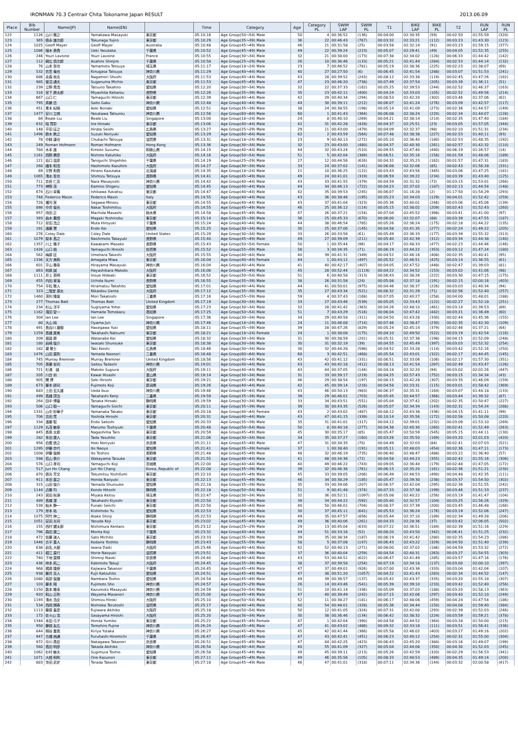IRONMAN 70.3 Centrair Chita Tokoname Japan RESULT 2013.06.09
| Place | Bib Number | Name(JP) | Name(EN) | | Time | Category | Age | Category PL | SWIM LAP | SWIM PL | T1 | BIKE LAP | BIKE PL | T2 | RUN LAP | RUN PL |
| --- | --- | --- | --- | --- | --- | --- | --- | --- | --- | --- | --- | --- | --- | --- | --- | --- |
| 122 | 1126 | 山川 雅之 | Yamakawa Masayuki | 東京都 | 05:10:16 | Age Group(50～54) Male | 50 | 4 | 00:36:52 | (136) | 00:04:00 | 02:30:35 | (59) | 00:02:50 | 01:55:59 | (320) |
| 123 | 365 | 徳永 雄次郎 | Tokunaga Yujiro | 東京都 | 05:10:29 | Age Group(35～39) Male | 36 | 22 | 00:46:43 | (767) | 00:03:32 | 02:33:21 | (112) | 00:03:23 | 01:43:30 | (123) |
| 124 | 1025 | Geoff Mayer | Geoff Mayer | Australia | 05:10:48 | Age Group(45～49) Male | 46 | 21 | 00:31:58 | (25) | 00:03:58 | 02:32:14 | (91) | 00:03:23 | 01:59:15 | (377) |
| 125 | 1086 | 植木 泰貴 | Ueki Yasutaka | 千葉県 | 05:10:52 | Age Group(45～49) Male | 49 | 22 | 00:39:24 | (223) | 00:05:07 | 02:29:41 | (49) | 00:04:05 | 01:52:35 | (255) |
| 126 | 246 | Youri Lavoine | Youri Lavoine | France | 05:10:55 | Age Group(30～34) Male | 32 | 21 | 00:38:00 | (173) | 00:07:38 | 02:34:02 | (128) | 00:06:33 | 01:44:42 | (142) |
| 127 | 112 | 朝広 慎次郎 | Asahiro Shinjiro | 千葉県 | 05:10:58 | Age Group(25～29) Male | 26 | 10 | 00:36:46 | (133) | 00:05:21 | 02:41:44 | (284) | 00:02:53 | 01:44:14 | (132) |
| 128 | 76 | 山本 哲也 | Yamamoto Tetsuya | 埼玉県 | 05:11:17 | Age Group(18～24) Male | 23 | 7 | 00:46:52 | (781) | 00:05:19 | 02:38:36 | (225) | 00:02:23 | 01:38:07 | (69) |
| 129 | 532 | 衣笠 竜也 | Kinugasa Tatsuya | 神奈川県 | 05:11:29 | Age Group(40～44) Male | 40 | 27 | 00:27:50 | (6) | 00:06:45 | 02:41:54 | (288) | 00:03:07 | 01:51:53 | (241) |
| 130 | 686 | 永森 收志 | Nagamori Shushi | 大阪府 | 05:11:53 | Age Group(40～44) Male | 43 | 28 | 00:39:52 | (243) | 00:08:12 | 02:33:38 | (119) | 00:02:45 | 01:47:26 | (182) |
| 131 | 985 | 菅沼 通夫 | Suganuma Michio | 東京都 | 05:11:53 | Age Group(45～49) Male | 47 | 23 | 00:46:20 | (738) | 00:07:49 | 02:37:54 | (205) | 00:03:39 | 01:36:11 | (51) |
| 132 | 239 | 立野 貴浩 | Tatsuno Takahiro | 愛知県 | 05:12:20 | Age Group(30～34) Male | 32 | 22 | 00:37:33 | (162) | 00:05:25 | 02:39:53 | (244) | 00:02:52 | 01:46:37 | (163) |
| 133 | 316 | 宮下 慶太郎 | Miyashita Keitarou | 長野県 | 05:12:26 | Age Group(35～39) Male | 35 | 23 | 00:42:11 | (400) | 00:04:24 | 02:33:03 | (105) | 00:02:52 | 01:49:56 | (214) |
| 134 | 667 | 山口 仁 | Yamaguchi Hitoshi | 東京都 | 05:12:39 | Age Group(40～44) Male | 42 | 29 | 00:40:34 | (294) | 00:08:53 | 02:42:20 | (302) | 00:03:46 | 01:37:06 | (62) |
| 135 | 795 | 斉藤 岳 | Saito Gaku | 神奈川県 | 05:12:48 | Age Group(40～44) Male | 44 | 30 | 00:39:11 | (212) | 00:06:07 | 02:41:24 | (276) | 00:03:09 | 01:42:57 | (117) |
| 136 | 451 | 青木 紀暁 | Aoki Noriaki | 愛知県 | 05:12:51 | Age Group(35～39) Male | 38 | 24 | 00:38:55 | (198) | 00:05:14 | 02:41:09 | (273) | 00:02:36 | 01:44:57 | (149) |
| 137 | 1477 | 安川 立朗 | Yasukawa Tatsurou | 神奈川県 | 05:12:56 | Age Group(60～64) Male | 60 | 1 | 00:41:43 | (364) | 00:06:08 | 02:38:24 | (220) | 00:02:34 | 01:44:07 | (128) |
| 138 | 84 | Beale Liu | Beale Liu | Singapore | 05:13:00 | Age Group(18～24) Male | 24 | 8 | 00:40:10 | (269) | 00:04:21 | 02:38:14 | (214) | 00:02:35 | 01:47:40 | (184) |
| 139 | 632 | 稲 寛彰 | Ine Hiroaki | 東京都 | 05:13:06 | Age Group(40～44) Male | 42 | 31 | 00:42:28 | (428) | 00:04:37 | 02:25:51 | (23) | 00:03:05 | 01:57:05 | (344) |
| 140 | 148 | 平田 征之 | Hirata Seishi | 広島県 | 05:13:27 | Age Group(25～29) Male | 29 | 11 | 00:43:00 | (479) | 00:04:09 | 02:32:37 | (98) | 00:02:10 | 01:51:31 | (234) |
| 141 | 1496 | 鈴木 教之 | Suzuki Noriyuki | 愛知県 | 05:13:29 | Age Group(60～64) Male | 62 | 2 | 00:43:59 | (564) | 00:07:48 | 02:38:38 | (227) | 00:02:53 | 01:40:11 | (93) |
| 142 | 78 | 中鉢 達也 | Chubachi Tatsuya | 滋賀県 | 05:13:31 | Age Group(18～24) Male | 23 | 9 | 00:40:13 | (272) | 00:05:10 | 02:36:40 | (180) | 00:02:53 | 01:48:35 | (192) |
| 143 | 249 | Roman Hofmann | Roman Hofmann | Hong Kong | 05:13:36 | Age Group(30～34) Male | 32 | 23 | 00:43:00 | (480) | 00:04:37 | 02:40:30 | (261) | 00:02:57 | 01:42:32 | (110) |
| 144 | 784 | 木本 進 | Kimoto Susumu | 和歌山県 | 05:14:15 | Age Group(40～44) Male | 44 | 32 | 00:43:24 | (510) | 00:09:55 | 02:47:40 | (440) | 00:06:19 | 01:26:57 | (14) |
| 145 | 1161 | 西野 勝彦 | Nishino Katuhiko | 大阪府 | 05:14:16 | Age Group(50～54) Male | 51 | 5 | 00:42:04 | (389) | 00:06:51 | 02:35:16 | (158) | 00:01:59 | 01:48:06 | (189) |
| 146 | 121 | 谷口 滋彦 | Taniguchi Shigehiko | 千葉県 | 05:14:19 | Age Group(25～29) Male | 27 | 12 | 00:44:56 | (626) | 00:04:32 | 02:35:23 | (162) | 00:01:57 | 01:47:31 | (183) |
| 147 | 260 | 橋本 和浩 | Hashimoto Kazuhiro | 大阪府 | 05:14:27 | Age Group(30～34) Male | 33 | 24 | 00:37:02 | (141) | 00:06:08 | 02:32:06 | (85) | 00:02:43 | 01:56:28 | (331) |
| 148 | 69 | 平野 和貴 | Hirano Kazutaka | 北海道 | 05:14:35 | Age Group(18～24) Male | 21 | 10 | 00:36:25 | (122) | 00:03:43 | 02:43:56 | (345) | 00:03:06 | 01:47:25 | (181) |
| 149 | 1065 | 清水 哲也 | Shimizu Tetsuya | 長野県 | 05:14:41 | Age Group(45～49) Male | 49 | 24 | 00:41:01 | (319) | 00:06:59 | 02:39:22 | (234) | 00:03:39 | 01:43:40 | (125) |
| 150 | 711 | 奈良 仁克 | Nara Masayoshi | 神奈川県 | 05:14:42 | Age Group(40～44) Male | 43 | 33 | 00:41:55 | (379) | 00:04:59 | 02:31:32 | (72) | 00:03:15 | 01:53:01 | (266) |
| 151 | 773 | 神野 茂 | Kamino Shigeru | 愛知県 | 05:14:45 | Age Group(40～44) Male | 44 | 34 | 00:46:13 | (722) | 00:04:23 | 02:37:02 | (187) | 00:02:13 | 01:44:54 | (148) |
| 152 | 674 | 石川 幸篤 | Ishikawa Yukiatsu | 東京都 | 05:14:47 | Age Group(40～44) Male | 42 | 35 | 00:39:53 | (245) | 00:06:07 | 01:16:28 | (2) | 01:17:50 | 01:54:29 | (293) |
| 153 | 748 | Federico Masin | Federico Masin | Italy | 05:14:55 | Age Group(40～44) Male | 43 | 36 | 00:38:46 | (195) | 00:05:23 | 02:34:03 | (129) | 00:04:01 | 01:52:42 | (259) |
| 154 | 728 | 瀬河 実 | Segawa Minoru | 東京都 | 05:14:55 | Age Group(40～44) Male | 43 | 37 | 00:41:04 | (323) | 00:05:36 | 02:40:01 | (246) | 00:03:06 | 01:45:06 | (139) |
| 155 | 898 | 中井 俊光 | Nakai Toshimitsu | 大阪府 | 05:14:55 | Age Group(45～49) Male | 46 | 25 | 00:36:12 | (114) | 00:05:15 | 02:38:02 | (209) | 00:02:43 | 01:52:43 | (260) |
| 156 | 957 | 待田 正 | Machida Masashi | 栃木県 | 05:14:58 | Age Group(45～49) Male | 47 | 26 | 00:37:21 | (154) | 00:07:04 | 02:45:52 | (398) | 00:03:41 | 01:41:00 | (97) |
| 157 | 393 | 曲木 義信 | Magaki Yoshinobu | 東京都 | 05:15:14 | Age Group(35～39) Male | 36 | 25 | 00:45:33 | (670) | 00:06:00 | 02:32:07 | (88) | 00:03:39 | 01:47:55 | (187) |
| 158 | 712 | 牟田 浩之 | Muta Hiroyuki | 千葉県 | 05:15:24 | Age Group(40～44) Male | 44 | 38 | 00:46:54 | (785) | 00:05:26 | 02:36:24 | (175) | 00:02:18 | 01:44:22 | (135) |
| 159 | 191 | 遠藤 慧 | Endo Kei | 愛知県 | 05:15:25 | Age Group(30～34) Male | 30 | 25 | 00:37:06 | (145) | 00:04:58 | 02:41:35 | (277) | 00:02:24 | 01:49:22 | (205) |
| 160 | 276 | Coley Dale | Coley Dale | United States | 05:15:29 | Age Group(30～34) Male | 33 | 26 | 00:33:56 | (61) | 00:05:49 | 02:36:33 | (177) | 00:03:39 | 01:55:32 | (313) |
| 161 | 1079 | 梨本 高之 | Nashimoto Takayuki | 長野県 | 05:15:40 | Age Group(45～49) Male | 49 | 27 | 00:39:09 | (211) | 00:05:40 | 02:42:39 | (312) | 00:03:34 | 01:44:38 | (140) |
| 162 | 1357 | 川上 雅子 | Kawakami Masako | 長野県 | 05:15:43 | Age Group(50～54) Female | 50 | 1 | 00:35:44 | (96) | 00:04:17 | 02:48:33 | (477) | 00:02:23 | 01:44:46 | (146) |
| 163 | 1426 | 山口 裕 | Yamaguchi Hiroshi | 佐賀県 | 05:15:52 | Age Group(55～59) Male | 56 | 3 | 00:34:35 | (71) | 00:06:19 | 02:44:22 | (353) | 00:03:12 | 01:47:24 | (180) |
| 164 | 562 | 梅原 廷 | Umehara Takeshi | 大阪府 | 05:15:55 | Age Group(40～44) Male | 40 | 39 | 00:41:31 | (349) | 00:04:52 | 02:46:16 | (408) | 00:02:35 | 01:40:41 | (95) |
| 165 | 1336 | 天方 美和 | Amagata Miwa | 東京都 | 05:16:04 | Age Group(40～44) Female | 44 | 1 | 00:43:12 | (497) | 00:05:52 | 02:46:51 | (425) | 00:03:14 | 01:36:55 | (61) |
| 166 | 601 | 平山 雅幸 | Hirayama Masayuki | 神奈川県 | 05:16:04 | Age Group(40～44) Male | 41 | 40 | 00:42:17 | (407) | 00:04:05 | 02:47:52 | (448) | 00:02:47 | 01:39:03 | (81) |
| 167 | 863 | 林原 誠 | Hayashibara Makoto | 大阪府 | 05:16:06 | Age Group(45～49) Male | 45 | 28 | 00:52:44 | (1119) | 00:04:22 | 02:34:52 | (153) | 00:03:02 | 01:41:06 | (98) |
| 168 | 1111 | 井上 英明 | Inoue Hideaki | 東京都 | 05:16:52 | Age Group(50～54) Male | 51 | 6 | 00:40:58 | (313) | 00:06:43 | 02:38:26 | (222) | 00:03:30 | 01:47:15 | (175) |
| 169 | 455 | 内田 育海 | Uchida Ikumi | 長野県 | 05:16:55 | Age Group(35～39) Male | 38 | 26 | 00:31:58 | (24) | 00:05:08 | 02:37:18 | (191) | 00:02:15 | 02:00:16 | (403) |
| 170 | 754 | 平松 敬人 | Hiramatsu Takahito | 愛知県 | 05:17:01 | Age Group(40～44) Male | 44 | 41 | 00:50:01 | (975) | 00:04:46 | 02:38:37 | (226) | 00:03:03 | 01:40:34 | (94) |
| 171 | 323 | 二階堂 源太 | Nikaidou Genta | 大阪府 | 05:17:12 | Age Group(35～39) Male | 35 | 27 | 00:43:34 | (521) | 00:06:32 | 02:31:29 | (71) | 00:02:56 | 01:52:40 | (257) |
| 172 | 1460 | 茂利 隆俊 | Mori Takatoshi | 三重県 | 05:17:16 | Age Group(55～59) Male | 59 | 4 | 00:37:43 | (168) | 00:07:05 | 02:40:27 | (258) | 00:04:00 | 01:48:01 | (188) |
| 173 | 277 | Thomas Batt | Thomas Batt | United Kingdom | 05:17:19 | Age Group(30～34) Male | 33 | 27 | 00:43:46 | (539) | 00:05:05 | 02:33:43 | (122) | 00:02:27 | 01:52:18 | (251) |
| 174 | 234 | 杉山 洋平 | Sugiiyama Yohei | 愛知県 | 05:17:23 | Age Group(30～34) Male | 32 | 28 | 00:41:42 | (363) | 00:04:26 | 02:48:10 | (461) | 00:03:14 | 01:39:53 | (89) |
| 175 | 1162 | 濱田 智一 | Hamada Tomokazu | 高知県 | 05:17:25 | Age Group(50～54) Male | 51 | 7 | 00:43:29 | (516) | 00:06:04 | 02:47:42 | (442) | 00:03:21 | 01:36:49 | (60) |
| 176 | 304 | Ian Lee | Ian Lee | Singapore | 05:17:36 | Age Group(30～34) Male | 34 | 29 | 00:40:58 | (311) | 00:04:50 | 02:43:28 | (330) | 00:02:44 | 01:45:36 | (155) |
| 177 | 80 | 大山 純 | Oyama Jun | 神奈川県 | 05:17:46 | Age Group(18～24) Male | 24 | 11 | 00:46:08 | (714) | 00:07:46 | 02:38:47 | (230) | 00:02:35 | 01:42:30 | (109) |
| 178 | 491 | 長谷川 雄樹 | Hasegawa Yuki | 愛知県 | 05:18:11 | Age Group(35～39) Male | 39 | 28 | 00:47:26 | (829) | 00:05:24 | 02:45:14 | (379) | 00:02:46 | 01:37:21 | (64) |
| 179 | 1259 | 高橋 夏美 | Takahashi Natsumi | 東京都 | 05:18:21 | Age Group(18～24) Female | 24 | 1 | 00:38:08 | (175) | 00:04:10 | 02:49:50 | (522) | 00:03:19 | 01:42:54 | (116) |
| 180 | 209 | 渡邉 慶 | Watanabe Kei | 愛知県 | 05:18:32 | Age Group(30～34) Male | 31 | 30 | 00:38:59 | (201) | 00:05:31 | 02:37:38 | (198) | 00:04:15 | 01:52:09 | (248) |
| 181 | 180 | 岩崎 俊介 | Iwasaki Shunsuke | 東京都 | 05:18:38 | Age Group(30～34) Male | 30 | 31 | 00:32:19 | (39) | 00:04:55 | 02:45:49 | (397) | 00:03:03 | 01:52:32 | (254) |
| 182 | 182 | 瀧 敬士 | Taki Keishi | 広島県 | 05:18:46 | Age Group(30～34) Male | 30 | 32 | 00:44:28 | (598) | 00:04:52 | 02:33:28 | (114) | 00:03:42 | 01:52:16 | (250) |
| 183 | 1476 | 山田 直則 | Yamada Naonori | 三重県 | 05:18:48 | Age Group(60～64) Male | 60 | 3 | 00:42:51 | (468) | 00:05:54 | 02:43:01 | (322) | 00:02:17 | 01:44:45 | (145) |
| 184 | 745 | Murray Bremner | Murray Bremner | United Kingdom | 05:18:56 | Age Group(40～44) Male | 43 | 42 | 00:41:12 | (331) | 00:06:51 | 02:33:06 | (106) | 00:02:17 | 01:57:30 | (351) |
| 185 | 705 | 斉藤 忠司 | Saitou Tadashi | 神奈川県 | 05:19:01 | Age Group(40～44) Male | 43 | 43 | 00:42:18 | (412) | 00:08:13 | 02:41:54 | (287) | 00:02:49 | 01:43:47 | (126) |
| 186 | 721 | 杉浦 誠 | Makoto Sugiura | 大阪府 | 05:19:11 | Age Group(40～44) Male | 43 | 44 | 00:37:05 | (144) | 00:04:18 | 02:32:20 | (94) | 00:03:02 | 02:02:26 | (447) |
| 187 | 205 | 川合 尚 | Kawai Hisashi | 富山県 | 05:19:14 | Age Group(30～34) Male | 31 | 33 | 00:39:17 | (219) | 00:04:25 | 02:57:43 | (752) | 00:03:15 | 01:34:34 | (43) |
| 188 | 905 | 関 博 | Seki Hiroshi | 東京都 | 05:19:21 | Age Group(45～49) Male | 46 | 29 | 00:38:54 | (197) | 00:08:15 | 02:42:28 | (307) | 00:03:35 | 01:46:09 | (159) |
| 189 | 673 | 藤本 耕司 | Fujimoto Koji | 新潟県 | 05:19:26 | Age Group(40～44) Male | 42 | 45 | 00:39:14 | (216) | 00:04:58 | 02:33:31 | (115) | 00:03:01 | 01:58:42 | (369) |
| 190 | 683 | 上田 玄久雄 | Ueda Ikuo | 神奈川県 | 05:19:46 | Age Group(40～44) Male | 43 | 46 | 00:50:13 | (983) | 00:06:37 | 02:35:31 | (164) | 00:03:07 | 01:44:18 | (133) |
| 191 | 499 | 高橋 賢治 | Takahashi Kenji | 三重県 | 05:19:59 | Age Group(35～39) Male | 39 | 29 | 00:46:01 | (703) | 00:05:45 | 02:44:57 | (366) | 00:03:44 | 01:39:32 | (87) |
| 192 | 264 | 田中 博章 | Tanaka Hiroaki | 静岡県 | 05:19:59 | Age Group(30～34) Male | 33 | 34 | 00:43:51 | (551) | 00:05:04 | 02:37:42 | (202) | 00:02:35 | 01:50:47 | (227) |
| 193 | 506 | 山口 聡一 | Yamaguchi Soichi | 東京都 | 05:20:11 | Age Group(35～39) Male | 39 | 30 | 00:43:35 | (526) | 00:05:07 | 02:34:34 | (143) | 00:02:31 | 01:54:24 | (288) |
| 194 | 1331 | 山中 妙華子 | Yamanaka Takako | 東京都 | 05:20:18 | Age Group(40～44) Female | 43 | 2 | 00:43:02 | (487) | 00:08:12 | 02:43:38 | (336) | 00:04:15 | 01:41:11 | (99) |
| 195 | 706 | 吉田 寛 | Yoshida Hiroshi | 東京都 | 05:20:31 | Age Group(40～44) Male | 43 | 47 | 00:41:15 | (339) | 00:10:14 | 02:35:56 | (172) | 00:02:58 | 01:50:08 | (220) |
| 196 | 334 | 遠藤 聡 | Endo Satoshi | 愛知県 | 05:20:33 | Age Group(35～39) Male | 35 | 31 | 00:41:01 | (317) | 00:04:12 | 02:39:01 | (232) | 00:03:09 | 01:53:10 | (269) |
| 197 | 1129 | 丸茂 敏幸 | Marumo Toshiyuki | 千葉県 | 05:20:48 | Age Group(50～54) Male | 50 | 8 | 00:40:18 | (277) | 00:04:38 | 02:40:30 | (260) | 00:02:41 | 01:52:49 | (263) |
| 198 | 845 | 長島 太郎 | Nagashima Taro | 東京都 | 05:20:59 | Age Group(45～49) Male | 45 | 30 | 00:35:17 | (85) | 00:05:47 | 02:50:59 | (545) | 00:05:15 | 01:44:11 | (130) |
| 199 | 282 | 多田 康人 | Tada Yasuhito | 東京都 | 05:21:06 | Age Group(30～34) Male | 34 | 35 | 00:37:27 | (160) | 00:03:26 | 02:35:50 | (169) | 00:03:20 | 02:01:03 | (420) |
| 200 | 956 | 伯耆 徳之 | Hoki Noriyuki | 奈良県 | 05:21:11 | Age Group(45～49) Male | 47 | 31 | 00:34:35 | (70) | 00:04:49 | 02:32:03 | (84) | 00:02:41 | 02:07:03 | (521) |
| 201 | 1295 | 伊藤 奈代 | Ito Naoyo | 愛知県 | 05:21:41 | Age Group(35～39) Female | 37 | 1 | 00:38:40 | (191) | 00:05:11 | 02:48:03 | (454) | 00:02:36 | 01:47:11 | (173) |
| 202 | 1008 | 伊藤 俊朗 | Ito Toshiro | 長野県 | 05:21:48 | Age Group(45～49) Male | 48 | 32 | 00:46:19 | (735) | 00:06:40 | 02:48:47 | (488) | 00:03:22 | 01:36:40 | (57) |
| 203 | 598 | 若山 泰介 | Wakayama Taisuke | 東京都 | 05:21:55 | Age Group(40～44) Male | 41 | 48 | 00:34:36 | (72) | 00:04:58 | 02:44:23 | (355) | 00:02:42 | 01:55:16 | (306) |
| 204 | 576 | 山口 孝司 | Yamaguchi Koji | 茨城県 | 05:22:00 | Age Group(40～44) Male | 40 | 49 | 00:46:22 | (743) | 00:09:05 | 02:36:40 | (179) | 00:02:48 | 01:47:05 | (172) |
| 205 | 517 | Jun Ho Chang | Jun Ho Chang | Korea, Republic of | 05:22:08 | Age Group(35～39) Male | 39 | 32 | 00:46:36 | (761) | 00:06:15 | 02:35:20 | (161) | 00:02:36 | 01:51:21 | (230) |
| 206 | 870 | 徳光 芳文 | Tokumitsu Yoshifumi | 東京都 | 05:22:10 | Age Group(45～49) Male | 45 | 33 | 00:39:05 | (206) | 00:06:49 | 02:48:53 | (490) | 00:04:48 | 01:42:35 | (111) |
| 207 | 911 | 本田 直之 | Honda Naoyuki | 東京都 | 05:22:13 | Age Group(45～49) Male | 46 | 34 | 00:38:29 | (185) | 00:05:47 | 02:39:30 | (238) | 00:03:37 | 01:54:50 | (302) |
| 208 | 315 | 山田 俊介 | Yamada Shunsuke | 愛知県 | 05:22:18 | Age Group(35～39) Male | 35 | 33 | 00:39:06 | (207) | 00:06:37 | 02:42:04 | (295) | 00:02:36 | 01:51:55 | (242) |
| 209 | 1144 | 近藤 均 | Kondo Hitoshi | 静岡県 | 05:22:18 | Age Group(50～54) Male | 51 | 9 | 00:41:48 | (374) | 00:07:33 | 02:37:38 | (199) | 00:03:46 | 01:51:33 | (237) |
| 210 | 243 | 宮田 秋津 | Miyata Akitsu | 埼玉県 | 05:22:47 | Age Group(30～34) Male | 32 | 36 | 00:52:11 | (1097) | 00:05:08 | 02:40:22 | (256) | 00:03:19 | 01:41:47 | (104) |
| 211 | 489 | 高橋 潔 | Takahashi Kiyoshi | 東京都 | 05:22:50 | Age Group(35～39) Male | 39 | 34 | 00:44:22 | (592) | 00:05:40 | 02:32:57 | (104) | 00:03:25 | 01:56:26 | (329) |
| 212 | 539 | 船木 静一 | Funaki Seiichi | 東京都 | 05:22:50 | Age Group(40～44) Male | 40 | 50 | 00:46:01 | (704) | 00:08:37 | 02:37:39 | (200) | 00:03:45 | 01:46:48 | (166) |
| 213 | 179 | 岸本 祐 | Kishimoto Yu | 愛知県 | 05:22:53 | Age Group(30～34) Male | 30 | 37 | 00:45:11 | (641) | 00:05:53 | 02:36:24 | (176) | 00:03:19 | 01:52:06 | (247) |
| 214 | 1075 | 阿竹 伸二 | Atake Shinji | 静岡県 | 05:22:53 | Age Group(45～49) Male | 49 | 35 | 00:47:57 | (856) | 00:05:44 | 02:37:10 | (189) | 00:02:34 | 01:49:28 | (206) |
| 215 | 1051 | 安田 光司 | Yasuda Koji | 東京都 | 05:23:02 | Age Group(45～49) Male | 49 | 36 | 00:40:06 | (261) | 00:04:33 | 02:28:36 | (37) | 00:03:42 | 02:06:05 | (502) |
| 216 | 155 | 西村 健太郎 | Nishimura Kentaro | 東京都 | 05:23:12 | Age Group(25～29) Male | 29 | 13 | 00:45:04 | (633) | 00:07:22 | 02:36:51 | (184) | 00:02:39 | 01:51:16 | (229) |
| 217 | 796 | 森田 康二 | Morita Koji | 千葉県 | 05:23:32 | Age Group(40～44) Male | 44 | 51 | 00:33:16 | (52) | 00:08:20 | 02:43:50 | (342) | 00:06:41 | 01:51:25 | (232) |
| 218 | 472 | 佐藤 道人 | Sato Michito | 東京都 | 05:23:33 | Age Group(35～39) Male | 39 | 35 | 00:38:34 | (187) | 00:06:19 | 02:41:42 | (280) | 00:02:35 | 01:54:23 | (286) |
| 219 | 1446 | 古平 善人 | Kodaira Yoshito | 静岡県 | 05:23:43 | Age Group(55～59) Male | 58 | 5 | 00:37:08 | (147) | 00:06:43 | 02:43:22 | (329) | 00:04:50 | 01:51:40 | (239) |
| 220 | 638 | 岩名 大樹 | Iwana Daiki | 大阪府 | 05:23:46 | Age Group(40～44) Male | 42 | 52 | 00:40:13 | (271) | 00:08:00 | 02:37:02 | (186) | 00:04:59 | 01:53:32 | (272) |
| 221 | 411 | 堀江 直行 | Horie Naoyuki | 滋賀県 | 05:23:51 | Age Group(35～39) Male | 37 | 36 | 00:40:04 | (259) | 00:04:54 | 02:40:31 | (263) | 00:03:27 | 01:54:55 | (303) |
| 222 | 740 | 下地 直輝 | Shimoji Naoki | 奈良県 | 05:24:40 | Age Group(40～44) Male | 43 | 53 | 00:44:51 | (622) | 00:06:47 | 02:41:49 | (285) | 00:03:57 | 01:47:16 | (176) |
| 223 | 436 | 柿本 拓二 | Kakimoto Takuji | 大阪府 | 05:24:45 | Age Group(35～39) Male | 38 | 37 | 00:39:58 | (254) | 00:07:19 | 02:34:18 | (137) | 00:03:00 | 02:00:10 | (397) |
| 224 | 968 | 梶原 隆徳 | Kajiwara Takanori | 千葉県 | 05:24:45 | Age Group(45～49) Male | 47 | 37 | 00:49:01 | (926) | 00:07:00 | 02:43:36 | (333) | 00:03:04 | 01:42:04 | (107) |
| 225 | 938 | 藤井 克人 | Fujii Katsuhito | 愛知県 | 05:24:51 | Age Group(45～49) Male | 47 | 38 | 00:51:20 | (1057) | 00:04:22 | 02:41:43 | (283) | 00:02:34 | 01:44:52 | (147) |
| 226 | 1080 | 南部 俊雄 | Nambara Toshio | 愛知県 | 05:24:54 | Age Group(45～49) Male | 49 | 39 | 00:36:57 | (137) | 00:05:42 | 02:43:37 | (335) | 00:03:20 | 01:55:18 | (307) |
| 227 | 103 | 藤本 翔 | Fujimoto Sho | 神奈川県 | 05:24:57 | Age Group(25～29) Male | 26 | 14 | 00:43:46 | (541) | 00:05:39 | 02:39:10 | (233) | 00:03:42 | 01:52:40 | (256) |
| 228 | 1150 | 数本 雅幸 | Kazumoto Masayuki | 神奈川県 | 05:24:59 | Age Group(50～54) Male | 51 | 10 | 00:41:14 | (336) | 00:05:09 | 02:37:03 | (188) | 00:03:20 | 01:58:13 | (363) |
| 229 | 920 | 和山 正則 | Wayama Masanori | 神奈川県 | 05:25:00 | Age Group(45～49) Male | 47 | 40 | 00:39:49 | (242) | 00:07:15 | 02:42:06 | (297) | 00:03:40 | 01:52:10 | (249) |
| 230 | 1193 | 清水 浩企 | Shimizu Hiroki | 大阪府 | 05:25:10 | Age Group(50～54) Male | 52 | 11 | 00:38:27 | (181) | 00:06:17 | 02:48:08 | (459) | 00:04:24 | 01:47:54 | (186) |
| 231 | 534 | 西岡 輝寿 | Nishioka Terutoshi | 滋賀県 | 05:25:17 | Age Group(40～44) Male | 40 | 54 | 00:48:01 | (328) | 00:05:36 | 02:34:44 | (150) | 00:04:08 | 01:59:40 | (384) |
| 232 | 1113 | 藤原 章彦 | Fujiwara Akihiko | 大阪府 | 05:25:18 | Age Group(50～54) Male | 50 | 12 | 00:41:05 | (324) | 00:07:31 | 02:42:00 | (293) | 00:02:39 | 01:52:03 | (246) |
| 233 | 172 | 佐々山 浩 | Sasayama Hiroshi | 大阪府 | 05:25:20 | Age Group(30～34) Male | 30 | 38 | 00:36:46 | (134) | 00:06:42 | 02:38:32 | (224) | 00:03:59 | 01:59:21 | (378) |
| 234 | 1344 | 本田 弓子 | Honda Yumiko | 東京都 | 05:25:22 | Age Group(45～49) Female | 47 | 1 | 00:42:04 | (390) | 00:04:58 | 02:44:52 | (364) | 00:03:28 | 01:50:00 | (215) |
| 235 | 950 | 藤根 友広 | Tomohiro Fujine | 神奈川県 | 05:26:24 | Age Group(45～49) Male | 47 | 41 | 00:43:02 | (486) | 00:09:32 | 02:33:18 | (111) | 00:03:51 | 01:56:41 | (336) |
| 236 | 844 | 桐谷 豊高 | Kiriya Yutaka | 神奈川県 | 05:26:27 | Age Group(45～49) Male | 45 | 42 | 00:41:44 | (366) | 00:05:58 | 02:46:02 | (403) | 00:03:27 | 01:49:16 | (202) |
| 237 | 947 | 古橋 裕通 | Furuhashi Hiromichi | 千葉県 | 05:26:47 | Age Group(45～49) Male | 47 | 43 | 00:42:41 | (451) | 00:06:23 | 02:40:12 | (254) | 00:02:31 | 01:55:00 | (304) |
| 238 | 972 | 中川 貴臣 | Nakagawa Takanori | 奈良県 | 05:26:51 | Age Group(45～49) Male | 47 | 44 | 00:42:25 | (423) | 00:06:43 | 02:45:20 | (384) | 00:03:16 | 01:49:07 | (199) |
| 239 | 560 | 高田 明彦 | Takada Akihiko | 神奈川県 | 05:26:54 | Age Group(40～44) Male | 40 | 55 | 00:41:09 | (327) | 00:05:04 | 02:44:08 | (350) | 00:04:30 | 01:52:03 | (245) |
| 240 | 1062 | 杉村 敏夫 | Sugimura Toshio | 愛知県 | 05:26:58 | Age Group(45～49) Male | 49 | 45 | 00:39:11 | (213) | 00:05:26 | 02:42:59 | (320) | 00:02:29 | 01:56:53 | (341) |
| 241 | 1071 | 大根 和則 | One Kazunori | 東京都 | 05:27:11 | Age Group(45～49) Male | 49 | 46 | 00:35:56 | (105) | 00:08:33 | 02:48:53 | (489) | 00:04:35 | 01:49:14 | (200) |
| 242 | 883 | 寺田 武史 | Terada Takeshi | 東京都 | 05:27:18 | Age Group(45～49) Male | 46 | 47 | 00:41:01 | (318) | 00:07:11 | 02:34:36 | (144) | 00:03:32 | 02:00:58 | (417) |